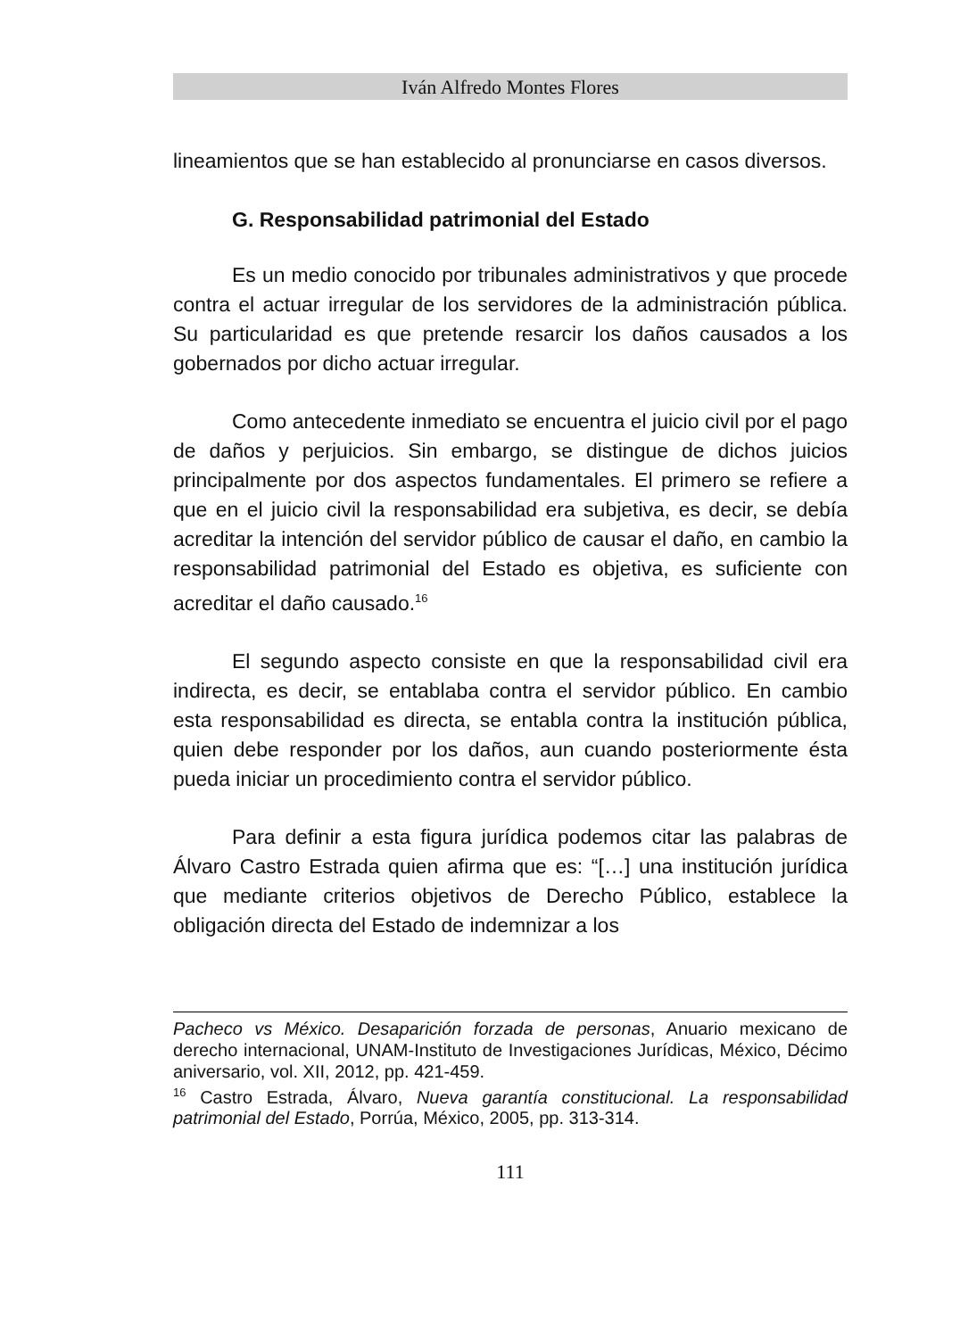Iván Alfredo Montes Flores
lineamientos que se han establecido al pronunciarse en casos diversos.
G. Responsabilidad patrimonial del Estado
Es un medio conocido por tribunales administrativos y que procede contra el actuar irregular de los servidores de la administración pública. Su particularidad es que pretende resarcir los daños causados a los gobernados por dicho actuar irregular.
Como antecedente inmediato se encuentra el juicio civil por el pago de daños y perjuicios. Sin embargo, se distingue de dichos juicios principalmente por dos aspectos fundamentales. El primero se refiere a que en el juicio civil la responsabilidad era subjetiva, es decir, se debía acreditar la intención del servidor público de causar el daño, en cambio la responsabilidad patrimonial del Estado es objetiva, es suficiente con acreditar el daño causado.<sup>16</sup>
El segundo aspecto consiste en que la responsabilidad civil era indirecta, es decir, se entablaba contra el servidor público. En cambio esta responsabilidad es directa, se entabla contra la institución pública, quien debe responder por los daños, aun cuando posteriormente ésta pueda iniciar un procedimiento contra el servidor público.
Para definir a esta figura jurídica podemos citar las palabras de Álvaro Castro Estrada quien afirma que es: “[…] una institución jurídica que mediante criterios objetivos de Derecho Público, establece la obligación directa del Estado de indemnizar a los
Pacheco vs México. Desaparición forzada de personas, Anuario mexicano de derecho internacional, UNAM-Instituto de Investigaciones Jurídicas, México, Décimo aniversario, vol. XII, 2012, pp. 421-459.
<sup>16</sup> Castro Estrada, Álvaro, Nueva garantía constitucional. La responsabilidad patrimonial del Estado, Porrúa, México, 2005, pp. 313-314.
111